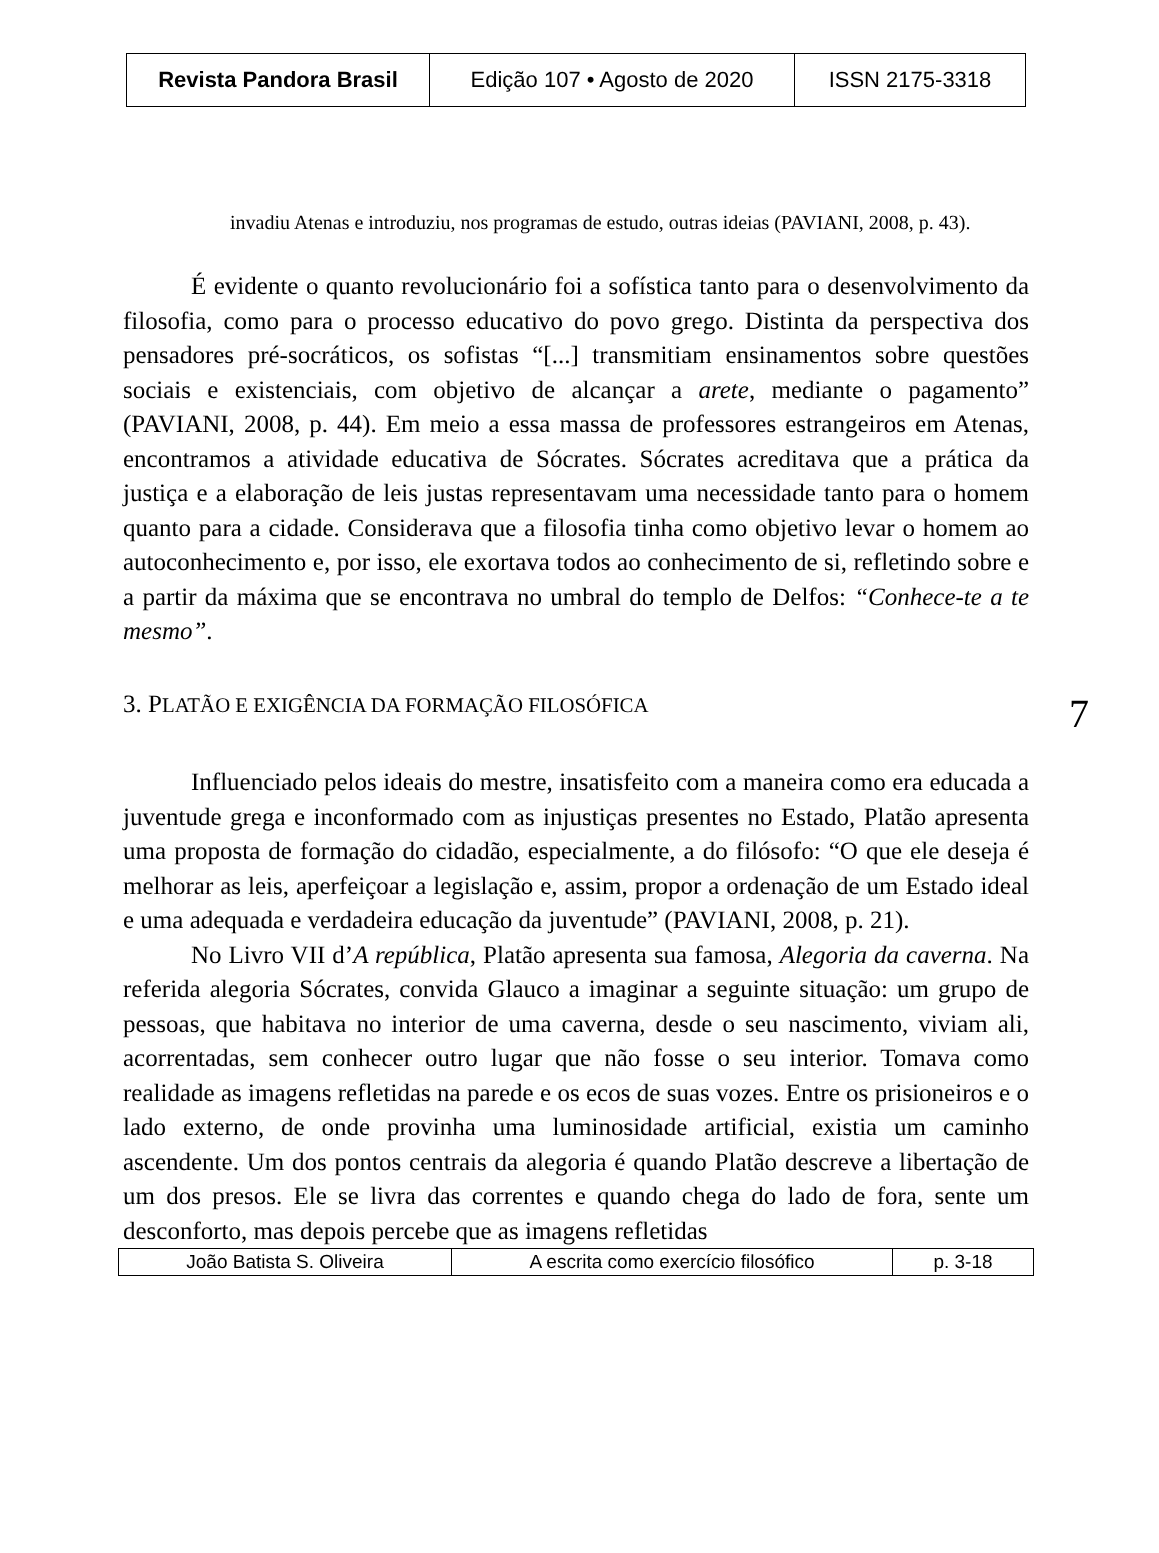| Revista Pandora Brasil | Edição 107 • Agosto de 2020 | ISSN 2175-3318 |
invadiu Atenas e introduziu, nos programas de estudo, outras ideias (PAVIANI, 2008, p. 43).
É evidente o quanto revolucionário foi a sofística tanto para o desenvolvimento da filosofia, como para o processo educativo do povo grego. Distinta da perspectiva dos pensadores pré-socráticos, os sofistas “[...] transmitiam ensinamentos sobre questões sociais e existenciais, com objetivo de alcançar a arete, mediante o pagamento” (PAVIANI, 2008, p. 44). Em meio a essa massa de professores estrangeiros em Atenas, encontramos a atividade educativa de Sócrates. Sócrates acreditava que a prática da justiça e a elaboração de leis justas representavam uma necessidade tanto para o homem quanto para a cidade. Considerava que a filosofia tinha como objetivo levar o homem ao autoconhecimento e, por isso, ele exortava todos ao conhecimento de si, refletindo sobre e a partir da máxima que se encontrava no umbral do templo de Delfos: “Conhece-te a te mesmo”.
3. PLATÃO E EXIGÊNCIA DA FORMAÇÃO FILOSÓFICA 7
Influenciado pelos ideais do mestre, insatisfeito com a maneira como era educada a juventude grega e inconformado com as injustiças presentes no Estado, Platão apresenta uma proposta de formação do cidadão, especialmente, a do filósofo: “O que ele deseja é melhorar as leis, aperfeiçoar a legislação e, assim, propor a ordenação de um Estado ideal e uma adequada e verdadeira educação da juventude” (PAVIANI, 2008, p. 21).
No Livro VII d’A república, Platão apresenta sua famosa, Alegoria da caverna. Na referida alegoria Sócrates, convida Glauco a imaginar a seguinte situação: um grupo de pessoas, que habitava no interior de uma caverna, desde o seu nascimento, viviam ali, acorrentadas, sem conhecer outro lugar que não fosse o seu interior. Tomava como realidade as imagens refletidas na parede e os ecos de suas vozes. Entre os prisioneiros e o lado externo, de onde provinha uma luminosidade artificial, existia um caminho ascendente. Um dos pontos centrais da alegoria é quando Platão descreve a libertação de um dos presos. Ele se livra das correntes e quando chega do lado de fora, sente um desconforto, mas depois percebe que as imagens refletidas
| João Batista S. Oliveira | A escrita como exercício filosófico | p. 3-18 |